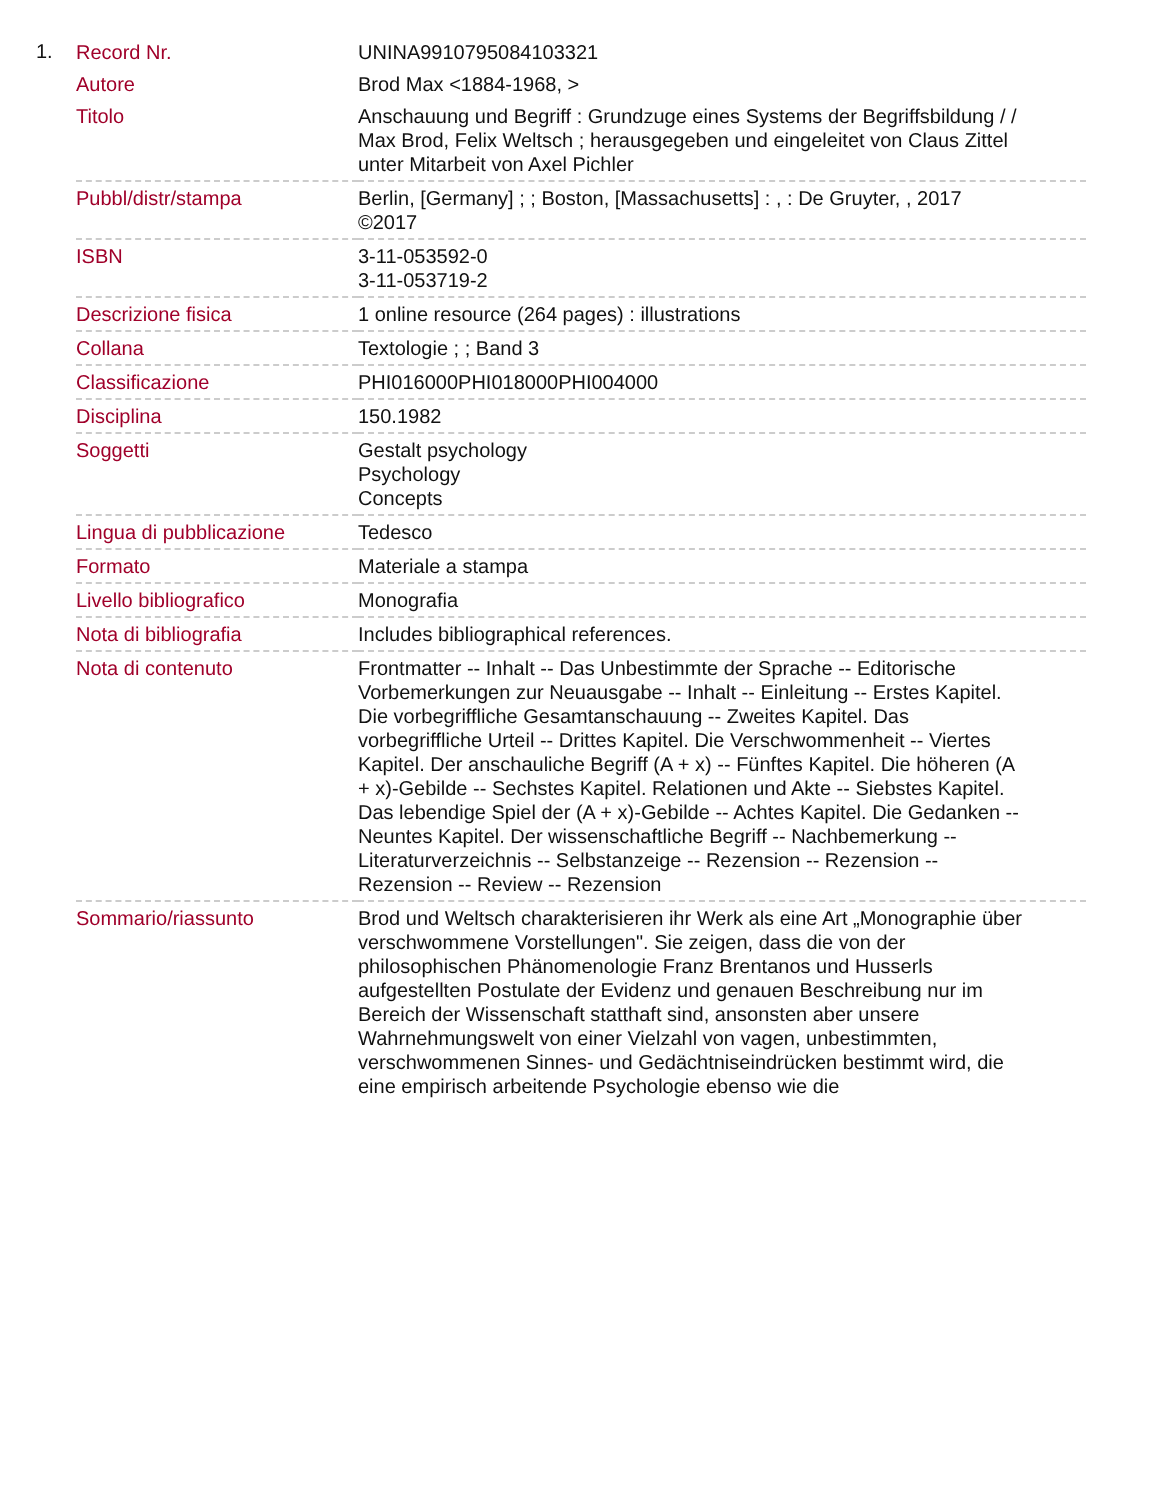1.
| Record Nr. | UNINA9910795084103321 |
| Autore | Brod Max <1884-1968, > |
| Titolo | Anschauung und Begriff : Grundzuge eines Systems der Begriffsbildung / / Max Brod, Felix Weltsch ; herausgegeben und eingeleitet von Claus Zittel unter Mitarbeit von Axel Pichler |
| Pubbl/distr/stampa | Berlin, [Germany] ; ; Boston, [Massachusetts] : , : De Gruyter, , 2017 ©2017 |
| ISBN | 3-11-053592-0 3-11-053719-2 |
| Descrizione fisica | 1 online resource (264 pages) : illustrations |
| Collana | Textologie ; ; Band 3 |
| Classificazione | PHI016000PHI018000PHI004000 |
| Disciplina | 150.1982 |
| Soggetti | Gestalt psychology Psychology Concepts |
| Lingua di pubblicazione | Tedesco |
| Formato | Materiale a stampa |
| Livello bibliografico | Monografia |
| Nota di bibliografia | Includes bibliographical references. |
| Nota di contenuto | Frontmatter -- Inhalt -- Das Unbestimmte der Sprache -- Editorische Vorbemerkungen zur Neuausgabe -- Inhalt -- Einleitung -- Erstes Kapitel. Die vorbegriffliche Gesamtanschauung -- Zweites Kapitel. Das vorbegriffliche Urteil -- Drittes Kapitel. Die Verschwommenheit -- Viertes Kapitel. Der anschauliche Begriff (A + x) -- Fünftes Kapitel. Die höheren (A + x)-Gebilde -- Sechstes Kapitel. Relationen und Akte -- Siebstes Kapitel. Das lebendige Spiel der (A + x)-Gebilde -- Achtes Kapitel. Die Gedanken -- Neuntes Kapitel. Der wissenschaftliche Begriff -- Nachbemerkung -- Literaturverzeichnis -- Selbstanzeige -- Rezension -- Rezension -- Rezension -- Review -- Rezension |
| Sommario/riassunto | Brod und Weltsch charakterisieren ihr Werk als eine Art „Monographie über verschwommene Vorstellungen". Sie zeigen, dass die von der philosophischen Phänomenologie Franz Brentanos und Husserls aufgestellten Postulate der Evidenz und genauen Beschreibung nur im Bereich der Wissenschaft statthaft sind, ansonsten aber unsere Wahrnehmungswelt von einer Vielzahl von vagen, unbestimmten, verschwommenen Sinnes- und Gedächtniseindrücken bestimmt wird, die eine empirisch arbeitende Psychologie ebenso wie die |